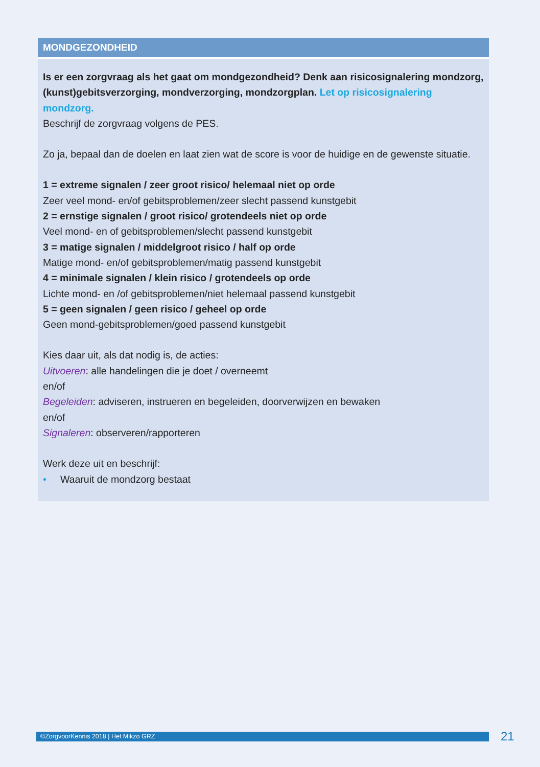| MONDGEZONDHEID |
| --- |
| Is er een zorgvraag als het gaat om mondgezondheid? Denk aan risicosignalering mondzorg, (kunst)gebitsverzorging, mondverzorging, mondzorgplan. Let op risicosignalering mondzorg. Beschrijf de zorgvraag volgens de PES. Zo ja, bepaal dan de doelen en laat zien wat de score is voor de huidige en de gewenste situatie. 1 = extreme signalen / zeer groot risico/ helemaal niet op orde Zeer veel mond- en/of gebitsproblemen/zeer slecht passend kunstgebit 2 = ernstige signalen / groot risico/ grotendeels niet op orde Veel mond- en of gebitsproblemen/slecht passend kunstgebit 3 = matige signalen / middelgroot risico / half op orde Matige mond- en/of gebitsproblemen/matig passend kunstgebit 4 = minimale signalen / klein risico / grotendeels op orde Lichte mond- en /of gebitsproblemen/niet helemaal passend kunstgebit 5 = geen signalen / geen risico / geheel op orde Geen mond-gebitsproblemen/goed passend kunstgebit Kies daar uit, als dat nodig is, de acties: Uitvoeren : alle handelingen die je doet / overneemt en/of Begeleiden : adviseren, instrueren en begeleiden, doorverwijzen en bewaken en/of Signaleren : observeren/rapporteren Werk deze uit en beschrijf: • Waaruit de mondzorg bestaat |
©ZorgvoorKennis 2018 | Het Mikzo GRZ 21